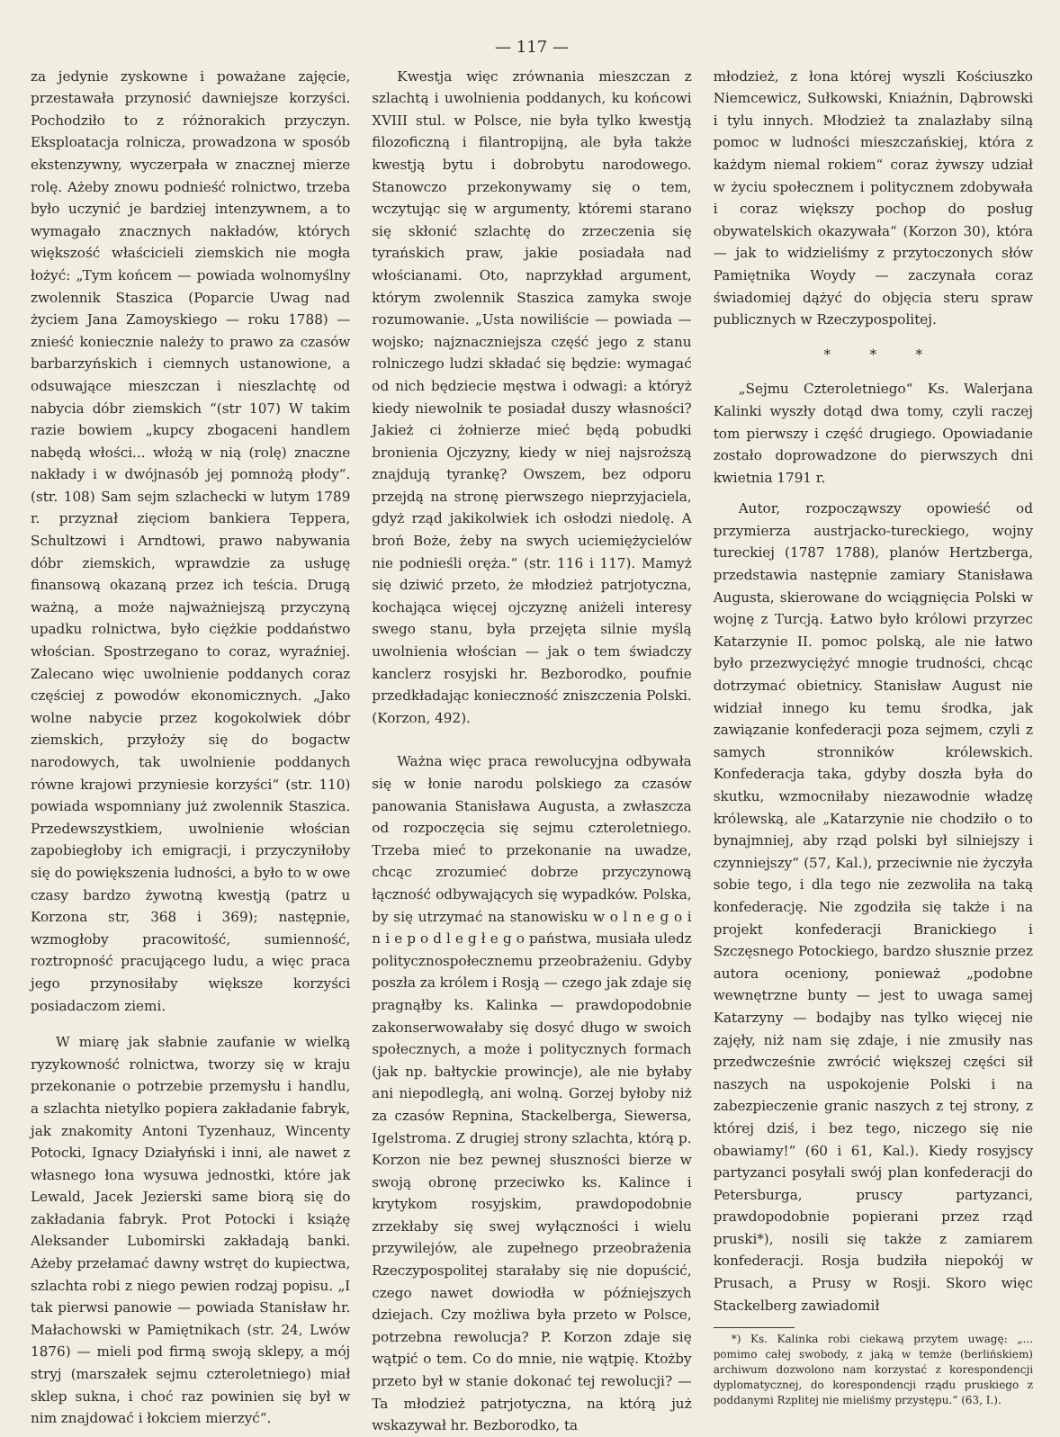— 117 —
za jedynie zyskowne i poważane zajęcie, przestawała przynosić dawniejsze korzyści. Pochodziło to z różnorakich przyczyn. Eksploatacja rolnicza, prowadzona w sposób ekstenzywny, wyczerpała w znacznej mierze rolę. Ażeby znowu podnieść rolnictwo, trzeba było uczynić je bardziej intenzywnem, a to wymagało znacznych nakładów, których większość właścicieli ziemskich nie mogła łożyć: „Tym końcem — powiada wolnomyślny zwolennik Staszica (Poparcie Uwag nad życiem Jana Zamoyskiego — roku 1788) — znieść koniecznie należy to prawo za czasów barbarzyńskich i ciemnych ustanowione, a odsuwające mieszczan i nieszlachtę od nabycia dóbr ziemskich “(str 107) W takim razie bowiem „kupcy zbogaceni handlem nabędą włości... włożą w nią (rolę) znaczne nakłady i w dwójnasób jej pomnożą płody“. (str. 108) Sam sejm szlachecki w lutym 1789 r. przyznał zięciom bankiera Teppera, Schultzowi i Arndtowi, prawo nabywania dóbr ziemskich, wprawdzie za usługę finansową okazaną przez ich teścia. Drugą ważną, a może najważniejszą przyczyną upadku rolnictwa, było ciężkie poddaństwo włościan. Spostrzegano to coraz, wyraźniej. Zalecano więc uwolnienie poddanych coraz częściej z powodów ekonomicznych. „Jako wolne nabycie przez kogokolwiek dóbr ziemskich, przyłoży się do bogactw narodowych, tak uwolnienie poddanych równe krajowi przyniesie korzyści“ (str. 110) powiada wspomniany już zwolennik Staszica. Przedewszystkiem, uwolnienie włościan zapobiegłoby ich emigracji, i przyczyniłoby się do powiększenia ludności, a było to w owe czasy bardzo żywotną kwestją (patrz u Korzona str, 368 i 369); następnie, wzmogłoby pracowitość, sumienność, roztropność pracującego ludu, a więc praca jego przynosiłaby większe korzyści posiadaczom ziemi.
W miarę jak słabnie zaufanie w wielką ryzykowność rolnictwa, tworzy się w kraju przekonanie o potrzebie przemysłu i handlu, a szlachta nietylko popiera zakładanie fabryk, jak znakomity Antoni Tyzenhauz, Wincenty Potocki, Ignacy Działyński i inni, ale nawet z własnego łona wysuwa jednostki, które jak Lewald, Jacek Jezierski same biorą się do zakładania fabryk. Prot Potocki i książę Aleksander Lubomirski zakładają banki. Ażeby przełamać dawny wstręt do kupiectwa, szlachta robi z niego pewien rodzaj popisu. „I tak pierwsi panowie — powiada Stanisław hr. Małachowski w Pamiętnikach (str. 24, Lwów 1876) — mieli pod firmą swoją sklepy, a mój stryj (marszałek sejmu czteroletniego) miał sklep sukna, i choć raz powinien się był w nim znajdować i łokciem mierzyć“.
Kwestja więc zrównania mieszczan z szlachtą i uwolnienia poddanych, ku końcowi XVIII stul. w Polsce, nie była tylko kwestją filozoficzną i filantropijną, ale była także kwestją bytu i dobrobytu narodowego. Stanowczo przekonywamy się o tem, wczytując się w argumenty, któremi starano się skłonić szlachtę do zrzeczenia się tyrańskich praw, jakie posiadała nad włościanami. Oto, naprzykład argument, którym zwolennik Staszica zamyka swoje rozumowanie. „Usta nowiliście — powiada — wojsko; najznaczniejsza część jego z stanu rolniczego ludzi składać się będzie: wymagać od nich będziecie męstwa i odwagi: a któryż kiedy niewolnik te posiadał duszy własności? Jakież ci żołnierze mieć będą pobudki bronienia Ojczyzny, kiedy w niej najsroższą znajdują tyrankę? Owszem, bez odporu przejdą na stronę pierwszego nieprzyjaciela, gdyż rząd jakikolwiek ich osłodzi niedolę. A broń Boże, żeby na swych uciemiężycielów nie podnieśli oręża.“ (str. 116 i 117). Mamyż się dziwić przeto, że młodzież patrjotyczna, kochająca więcej ojczyznę aniżeli interesy swego stanu, była przejęta silnie myślą uwolnienia włościan — jak o tem świadczy kanclerz rosyjski hr. Bezborodko, poufnie przedkładając konieczność zniszczenia Polski. (Korzon, 492).
Ważna więc praca rewolucyjna odbywała się w łonie narodu polskiego za czasów panowania Stanisława Augusta, a zwłaszcza od rozpoczęcia się sejmu czteroletniego. Trzeba mieć to przekonanie na uwadze, chcąc zrozumieć dobrze przyczynową łączność odbywających się wypadków. Polska, by się utrzymać na stanowisku w o l n e g o i n i e p o d l e g ł e g o państwa, musiała uledz politycznospołecznemu przeobrażeniu. Gdyby poszła za królem i Rosją — czego jak zdaje się pragnąłby ks. Kalinka — prawdopodobnie zakonserwowałaby się dosyć długo w swoich społecznych, a może i politycznych formach (jak np. bałtyckie prowincje), ale nie byłaby ani niepodległą, ani wolną. Gorzej byłoby niż za czasów Repnina, Stackelberga, Siewersa, Igelstroma. Z drugiej strony szlachta, którą p. Korzon nie bez pewnej słuszności bierze w swoją obronę przeciwko ks. Kalince i krytykom rosyjskim, prawdopodobnie zrzekłaby się swej wyłączności i wielu przywilejów, ale zupełnego przeobrażenia Rzeczypospolitej starałaby się nie dopuścić, czego nawet dowiodła w późniejszych dziejach. Czy możliwa była przeto w Polsce, potrzebna rewolucja? P. Korzon zdaje się wątpić o tem. Co do mnie, nie wątpię. Ktożby przeto był w stanie dokonać tej rewolucji? — Ta młodzież patrjotyczna, na którą już wskazywał hr. Bezborodko, ta
młodzież, z łona której wyszli Kościuszko Niemcewicz, Sułkowski, Kniaźnin, Dąbrowski i tylu innych. Młodzież ta znalazłaby silną pomoc w ludności mieszczańskiej, która z każdym niemal rokiem“ coraz żywszy udział w życiu społecznem i politycznem zdobywała i coraz większy pochop do posług obywatelskich okazywała“ (Korzon 30), która — jak to widzieliśmy z przytoczonych słów Pamiętnika Woydy — zaczynała coraz świadomiej dążyć do objęcia steru spraw publicznych w Rzeczypospolitej.
* * *
„Sejmu Czteroletniego“ Ks. Walerjana Kalinki wyszły dotąd dwa tomy, czyli raczej tom pierwszy i część drugiego. Opowiadanie zostało doprowadzone do pierwszych dni kwietnia 1791 r.
Autor, rozpocząwszy opowieść od przymierza austrjacko-tureckiego, wojny tureckiej (1787 1788), planów Hertzberga, przedstawia następnie zamiary Stanisława Augusta, skierowane do wciągnięcia Polski w wojnę z Turcją. Łatwo było królowi przyrzec Katarzynie II. pomoc polską, ale nie łatwo było przezwyciężyć mnogie trudności, chcąc dotrzymać obietnicy. Stanisław August nie widział innego ku temu środka, jak zawiązanie konfederacji poza sejmem, czyli z samych stronników królewskich. Konfederacja taka, gdyby doszła była do skutku, wzmocniłaby niezawodnie władzę królewską, ale „Katarzynie nie chodziło o to bynajmniej, aby rząd polski był silniejszy i czynniejszy“ (57, Kal.), przeciwnie nie życzyła sobie tego, i dla tego nie zezwoliła na taką konfederację. Nie zgodziła się także i na projekt konfederacji Branickiego i Szczęsnego Potockiego, bardzo słusznie przez autora oceniony, ponieważ „podobne wewnętrzne bunty — jest to uwaga samej Katarzyny — bodajby nas tylko więcej nie zajęły, niż nam się zdaje, i nie zmusiły nas przedwcześnie zwrócić większej części sił naszych na uspokojenie Polski i na zabezpieczenie granic naszych z tej strony, z której dziś, i bez tego, niczego się nie obawiamy!“ (60 i 61, Kal.). Kiedy rosyjscy partyzanci posyłali swój plan konfederacji do Petersburga, pruscy partyzanci, prawdopodobnie popierani przez rząd pruski*), nosili się także z zamiarem konfederacji. Rosja budziła niepokój w Prusach, a Prusy w Rosji. Skoro więc Stackelberg zawiadomił
*) Ks. Kalinka robi ciekawą przytem uwagę: „... pomimo całej swobody, z jaką w temże (berlińskiem) archiwum dozwolono nam korzystać z korespondencji dyplomatycznej, do korespondencji rządu pruskiego z poddanymi Rzplitej nie mieliśmy przystępu.“ (63, I.).